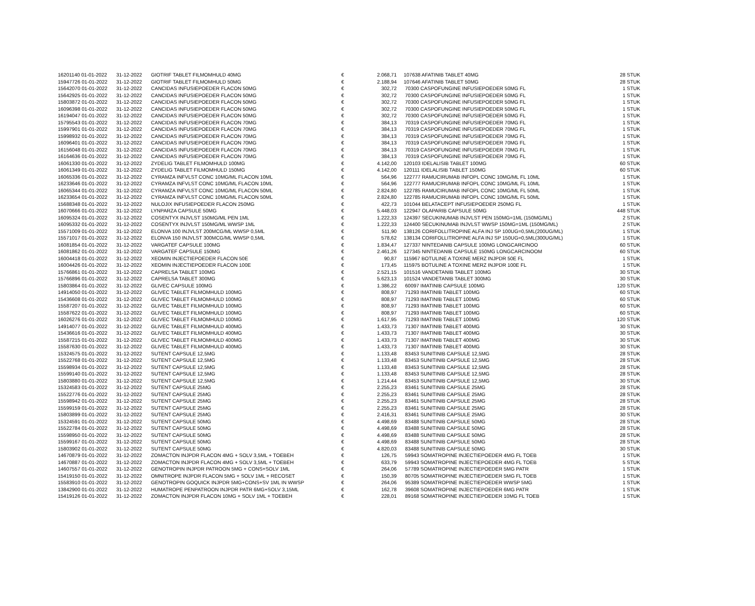| 16201140 01-01-2022 | 31-12-2022 | GIOTRIF TABLET FILMOMHULD 40MG | € | 2.068,71 | | 107638 AFATINIB TABLET 40MG | 28 STUK |
| 15947726 01-01-2022 | 31-12-2022 | GIOTRIF TABLET FILMOMHULD 50MG | € | 2.188,94 | | 107646 AFATINIB TABLET 50MG | 28 STUK |
| 15642070 01-01-2022 | 31-12-2022 | CANCIDAS INFUSIEPOEDER FLACON 50MG | € | 302,72 | | 70300 CASPOFUNGINE INFUSIEPOEDER 50MG FL | 1 STUK |
| 15642925 01-01-2022 | 31-12-2022 | CANCIDAS INFUSIEPOEDER FLACON 50MG | € | 302,72 | | 70300 CASPOFUNGINE INFUSIEPOEDER 50MG FL | 1 STUK |
| 15803872 01-01-2022 | 31-12-2022 | CANCIDAS INFUSIEPOEDER FLACON 50MG | € | 302,72 | | 70300 CASPOFUNGINE INFUSIEPOEDER 50MG FL | 1 STUK |
| 16096398 01-01-2022 | 31-12-2022 | CANCIDAS INFUSIEPOEDER FLACON 50MG | € | 302,72 | | 70300 CASPOFUNGINE INFUSIEPOEDER 50MG FL | 1 STUK |
| 16194047 01-01-2022 | 31-12-2022 | CANCIDAS INFUSIEPOEDER FLACON 50MG | € | 302,72 | | 70300 CASPOFUNGINE INFUSIEPOEDER 50MG FL | 1 STUK |
| 15795543 01-01-2022 | 31-12-2022 | CANCIDAS INFUSIEPOEDER FLACON 70MG | € | 384,13 | | 70319 CASPOFUNGINE INFUSIEPOEDER 70MG FL | 1 STUK |
| 15997901 01-01-2022 | 31-12-2022 | CANCIDAS INFUSIEPOEDER FLACON 70MG | € | 384,13 | | 70319 CASPOFUNGINE INFUSIEPOEDER 70MG FL | 1 STUK |
| 15998932 01-01-2022 | 31-12-2022 | CANCIDAS INFUSIEPOEDER FLACON 70MG | € | 384,13 | | 70319 CASPOFUNGINE INFUSIEPOEDER 70MG FL | 1 STUK |
| 16096401 01-01-2022 | 31-12-2022 | CANCIDAS INFUSIEPOEDER FLACON 70MG | € | 384,13 | | 70319 CASPOFUNGINE INFUSIEPOEDER 70MG FL | 1 STUK |
| 16156048 01-01-2022 | 31-12-2022 | CANCIDAS INFUSIEPOEDER FLACON 70MG | € | 384,13 | | 70319 CASPOFUNGINE INFUSIEPOEDER 70MG FL | 1 STUK |
| 16164636 01-01-2022 | 31-12-2022 | CANCIDAS INFUSIEPOEDER FLACON 70MG | € | 384,13 | | 70319 CASPOFUNGINE INFUSIEPOEDER 70MG FL | 1 STUK |
| 16061330 01-01-2022 | 31-12-2022 | ZYDELIG TABLET FILMOMHULD 100MG | € | 4.142,00 | | 120103 IDELALISIB TABLET 100MG | 60 STUK |
| 16061349 01-01-2022 | 31-12-2022 | ZYDELIG TABLET FILMOMHULD 150MG | € | 4.142,00 | | 120111 IDELALISIB TABLET 150MG | 60 STUK |
| 16065336 01-01-2022 | 31-12-2022 | CYRAMZA INFVLST CONC 10MG/ML FLACON 10ML | € | 564,96 | | 122777 RAMUCIRUMAB INFOPL CONC 10MG/ML FL 10ML | 1 STUK |
| 16233646 01-01-2022 | 31-12-2022 | CYRAMZA INFVLST CONC 10MG/ML FLACON 10ML | € | 564,96 | | 122777 RAMUCIRUMAB INFOPL CONC 10MG/ML FL 10ML | 1 STUK |
| 16065344 01-01-2022 | 31-12-2022 | CYRAMZA INFVLST CONC 10MG/ML FLACON 50ML | € | 2.824,80 | | 122785 RAMUCIRUMAB INFOPL CONC 10MG/ML FL 50ML | 1 STUK |
| 16233654 01-01-2022 | 31-12-2022 | CYRAMZA INFVLST CONC 10MG/ML FLACON 50ML | € | 2.824,80 | | 122785 RAMUCIRUMAB INFOPL CONC 10MG/ML FL 50ML | 1 STUK |
| 15688348 01-01-2022 | 31-12-2022 | NULOJIX INFUSIEPOEDER FLACON 250MG | € | 422,73 | | 101044 BELATACEPT INFUSIEPOEDER 250MG FL | 1 STUK |
| 16070666 01-01-2022 | 31-12-2022 | LYNPARZA CAPSULE 50MG | € | 5.448,03 | | 122947 OLAPARIB CAPSULE 50MG | 448 STUK |
| 16095324 01-01-2022 | 31-12-2022 | COSENTYX INJVLST 150MG/ML PEN 1ML | € | 1.222,33 | | 124397 SECUKINUMAB INJVLST PEN 150MG=1ML (150MG/ML) | 2 STUK |
| 16095332 01-01-2022 | 31-12-2022 | COSENTYX INJVLST 150MG/ML WWSP 1ML | € | 1.222,33 | | 124400 SECUKINUMAB INJVLST WWSP 150MG=1ML (150MG/ML) | 2 STUK |
| 15571009 01-01-2022 | 31-12-2022 | ELONVA 100 INJVLST 200MCG/ML WWSP 0,5ML | € | 511,90 | | 138126 CORIFOLLITROPINE ALFA INJ SP 100UG=0,5ML(200UG/ML) | 1 STUK |
| 15571017 01-01-2022 | 31-12-2022 | ELONVA 150 INJVLST 300MCG/ML WWSP 0,5ML | € | 578,62 | | 138134 CORIFOLLITROPINE ALFA INJ SP 150UG=0,5ML(300UG/ML) | 1 STUK |
| 16081854 01-01-2022 | 31-12-2022 | VARGATEF CAPSULE 100MG | € | 1.834,47 | | 127337 NINTEDANIB CAPSULE 100MG LONGCARCINOO | 60 STUK |
| 16081862 01-01-2022 | 31-12-2022 | VARGATEF CAPSULE 150MG | € | 2.461,26 | | 127345 NINTEDANIB CAPSULE 150MG LONGCARCINOOM | 60 STUK |
| 16004418 01-01-2022 | 31-12-2022 | XEOMIN INJECTIEPOEDER FLACON 50E | € | 90,87 | | 115967 BOTULINE A TOXINE MERZ INJPDR 50E FL | 1 STUK |
| 16004426 01-01-2022 | 31-12-2022 | XEOMIN INJECTIEPOEDER FLACON 100E | € | 173,45 | | 115975 BOTULINE A TOXINE MERZ INJPDR 100E FL | 1 STUK |
| 15766861 01-01-2022 | 31-12-2022 | CAPRELSA TABLET 100MG | € | 2.521,15 | | 101516 VANDETANIB TABLET 100MG | 30 STUK |
| 15766896 01-01-2022 | 31-12-2022 | CAPRELSA TABLET 300MG | € | 5.623,13 | | 101524 VANDETANIB TABLET 300MG | 30 STUK |
| 15803864 01-01-2022 | 31-12-2022 | GLIVEC CAPSULE 100MG | € | 1.386,22 | | 60097 IMATINIB CAPSULE 100MG | 120 STUK |
| 14914050 01-01-2022 | 31-12-2022 | GLIVEC TABLET FILMOMHULD 100MG | € | 808,97 | | 71293 IMATINIB TABLET 100MG | 60 STUK |
| 15436608 01-01-2022 | 31-12-2022 | GLIVEC TABLET FILMOMHULD 100MG | € | 808,97 | | 71293 IMATINIB TABLET 100MG | 60 STUK |
| 15587207 01-01-2022 | 31-12-2022 | GLIVEC TABLET FILMOMHULD 100MG | € | 808,97 | | 71293 IMATINIB TABLET 100MG | 60 STUK |
| 15587622 01-01-2022 | 31-12-2022 | GLIVEC TABLET FILMOMHULD 100MG | € | 808,97 | | 71293 IMATINIB TABLET 100MG | 60 STUK |
| 16026276 01-01-2022 | 31-12-2022 | GLIVEC TABLET FILMOMHULD 100MG | € | 1.617,95 | | 71293 IMATINIB TABLET 100MG | 120 STUK |
| 14914077 01-01-2022 | 31-12-2022 | GLIVEC TABLET FILMOMHULD 400MG | € | 1.433,73 | | 71307 IMATINIB TABLET 400MG | 30 STUK |
| 15436616 01-01-2022 | 31-12-2022 | GLIVEC TABLET FILMOMHULD 400MG | € | 1.433,73 | | 71307 IMATINIB TABLET 400MG | 30 STUK |
| 15587215 01-01-2022 | 31-12-2022 | GLIVEC TABLET FILMOMHULD 400MG | € | 1.433,73 | | 71307 IMATINIB TABLET 400MG | 30 STUK |
| 15587630 01-01-2022 | 31-12-2022 | GLIVEC TABLET FILMOMHULD 400MG | € | 1.433,73 | | 71307 IMATINIB TABLET 400MG | 30 STUK |
| 15324575 01-01-2022 | 31-12-2022 | SUTENT CAPSULE 12,5MG | € | 1.133,48 | | 83453 SUNITINIB CAPSULE 12,5MG | 28 STUK |
| 15522768 01-01-2022 | 31-12-2022 | SUTENT CAPSULE 12,5MG | € | 1.133,48 | | 83453 SUNITINIB CAPSULE 12,5MG | 28 STUK |
| 15598934 01-01-2022 | 31-12-2022 | SUTENT CAPSULE 12,5MG | € | 1.133,48 | | 83453 SUNITINIB CAPSULE 12,5MG | 28 STUK |
| 15599140 01-01-2022 | 31-12-2022 | SUTENT CAPSULE 12,5MG | € | 1.133,48 | | 83453 SUNITINIB CAPSULE 12,5MG | 28 STUK |
| 15803880 01-01-2022 | 31-12-2022 | SUTENT CAPSULE 12,5MG | € | 1.214,44 | | 83453 SUNITINIB CAPSULE 12,5MG | 30 STUK |
| 15324583 01-01-2022 | 31-12-2022 | SUTENT CAPSULE 25MG | € | 2.255,23 | | 83461 SUNITINIB CAPSULE 25MG | 28 STUK |
| 15522776 01-01-2022 | 31-12-2022 | SUTENT CAPSULE 25MG | € | 2.255,23 | | 83461 SUNITINIB CAPSULE 25MG | 28 STUK |
| 15598942 01-01-2022 | 31-12-2022 | SUTENT CAPSULE 25MG | € | 2.255,23 | | 83461 SUNITINIB CAPSULE 25MG | 28 STUK |
| 15599159 01-01-2022 | 31-12-2022 | SUTENT CAPSULE 25MG | € | 2.255,23 | | 83461 SUNITINIB CAPSULE 25MG | 28 STUK |
| 15803899 01-01-2022 | 31-12-2022 | SUTENT CAPSULE 25MG | € | 2.416,31 | | 83461 SUNITINIB CAPSULE 25MG | 30 STUK |
| 15324591 01-01-2022 | 31-12-2022 | SUTENT CAPSULE 50MG | € | 4.498,69 | | 83488 SUNITINIB CAPSULE 50MG | 28 STUK |
| 15522784 01-01-2022 | 31-12-2022 | SUTENT CAPSULE 50MG | € | 4.498,69 | | 83488 SUNITINIB CAPSULE 50MG | 28 STUK |
| 15598950 01-01-2022 | 31-12-2022 | SUTENT CAPSULE 50MG | € | 4.498,69 | | 83488 SUNITINIB CAPSULE 50MG | 28 STUK |
| 15599167 01-01-2022 | 31-12-2022 | SUTENT CAPSULE 50MG | € | 4.498,69 | | 83488 SUNITINIB CAPSULE 50MG | 28 STUK |
| 15803902 01-01-2022 | 31-12-2022 | SUTENT CAPSULE 50MG | € | 4.820,03 | | 83488 SUNITINIB CAPSULE 50MG | 30 STUK |
| 14670879 01-01-2022 | 31-12-2022 | ZOMACTON INJPDR FLACON 4MG + SOLV 3,5ML + TOEBEH | € | 126,75 | | 59943 SOMATROPINE INJECTIEPOEDER 4MG FL TOEB | 1 STUK |
| 14670887 01-01-2022 | 31-12-2022 | ZOMACTON INJPDR FLACON 4MG + SOLV 3,5ML + TOEBEH | € | 633,79 | | 59943 SOMATROPINE INJECTIEPOEDER 4MG FL TOEB | 5 STUK |
| 14607557 01-01-2022 | 31-12-2022 | GENOTROPIN INJPDR PATROON 5MG + CONS+SOLV 1ML | € | 264,06 | | 57789 SOMATROPINE INJECTIEPOEDER 5MG PATR | 1 STUK |
| 15419150 01-01-2022 | 31-12-2022 | OMNITROPE INJPDR FLACON 5MG + SOLV 1ML + RECOSET | € | 150,39 | | 80705 SOMATROPINE INJECTIEPOEDER 5MG FL TOEB | 1 STUK |
| 15583910 01-01-2022 | 31-12-2022 | GENOTROPIN GOQUICK INJPDR 5MG+CONS+SV 1ML IN WWSP | € | 264,06 | | 95389 SOMATROPINE INJECTIEPOEDER WWSP 5MG | 1 STUK |
| 13842900 01-01-2022 | 31-12-2022 | HUMATROPE PENPATROON INJPDR PATR 6MG+SOLV 3,15ML | € | 162,78 | | 39608 SOMATROPINE INJECTIEPOEDER 6MG PATR | 1 STUK |
| 15419126 01-01-2022 | 31-12-2022 | ZOMACTON INJPDR FLACON 10MG + SOLV 1ML + TOEBEH | € | 228,01 | | 89168 SOMATROPINE INJECTIEPOEDER 10MG FL TOEB | 1 STUK |